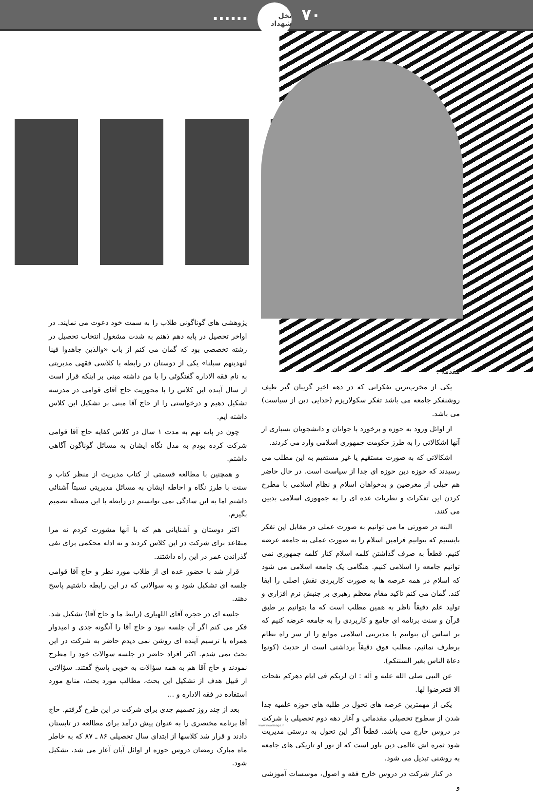۷۰
نخل شهداد
......
مقدمه :
یکی از مخرب‌ترین تفکراتی که در دهه اخیر گریبان گیر طیف روشنفکر جامعه می باشد تفکر سکولاریزم (جدایی دین از سیاست) می باشد.
از اوائل ورود به حوزه و برخورد با جوانان و دانشجویان بسیاری از آنها اشکالاتی را به طرز حکومت جمهوری اسلامی وارد می کردند.
اشکالاتی که به صورت مستقیم یا غیر مستقیم به این مطلب می رسیدند که حوزه دین حوزه ای جدا از سیاست است. در حال حاضر هم خیلی از مغرضین و بدخواهان اسلام و نظام اسلامی با مطرح کردن این تفکرات و نظریات عده ای را به جمهوری اسلامی بدبین می کنند.
البته در صورتی ما می توانیم به صورت عملی در مقابل این تفکر بایستیم که بتوانیم فرامین اسلام را به صورت عملی به جامعه عرضه کنیم. قطعاً به صرف گذاشتن کلمه اسلام کنار کلمه جمهوری نمی توانیم جامعه را اسلامی کنیم. هنگامی یک جامعه اسلامی می شود که اسلام در همه عرصه ها به صورت کاربردی نقش اصلی را ایفا کند. گمان می کنم تاکید مقام معظم رهبری بر جنبش نرم افزاری و تولید علم دقیقاً ناظر به همین مطلب است که ما بتوانیم بر طبق قرآن و سنت برنامه ای جامع و کاربردی را به جامعه عرضه کنیم که بر اساس آن بتوانیم با مدیریتی اسلامی موانع را از سر راه نظام برطرف نمائیم. مطلب فوق دقیقاً برداشتی است از حدیث (کونوا دعاة الناس بغیر السنتکم).
عن النبی صلی الله علیه و آله : ان لربکم فی ایام دهرکم نفحات الا فتعرضوا لها.
یکی از مهمترین عرصه های تحول در طلبه های حوزه علمیه جدا شدن از سطوح تحصیلی مقدماتی و آغاز دهه دوم تحصیلی با شرکت در دروس خارج می باشد. قطعاً اگر این تحول به درستی مدیریت شود ثمره اش عالمی دین باور است که از نور او تاریکی های جامعه به روشنی تبدیل می شود.
در کنار شرکت در دروس خارج فقه و اصول، موسسات آموزشی و
پژوهشی های گوناگونی طلاب را به سمت خود دعوت می نمایند. در اواخر تحصیل در پایه دهم ذهنم به شدت مشغول انتخاب تحصیل در رشته تخصصی بود که گمان می کنم از باب «والذین جاهدوا فینا لنهدینهم سبلنا» یکی از دوستان در رابطه با کلاسی فقهی مدیریتی به نام فقه الاداره گفتگوئی را با من داشته مبنی بر اینکه قرار است از سال آینده این کلاس را با محوریت حاج آقای قوامی در مدرسه تشکیل دهیم و درخواستی را از حاج آقا مبنی بر تشکیل این کلاس داشته ایم.
چون در پایه نهم به مدت ۱ سال در کلاس کفایه حاج آقا قوامی شرکت کرده بودم به مدل نگاه ایشان به مسائل گوناگون آگاهی داشتم.
و همچنین با مطالعه قسمتی از کتاب مدیریت از منظر کتاب و سنت با طرز نگاه و احاطه ایشان به مسائل مدیریتی نسبتاً آشنائی داشتم اما به این سادگی نمی توانستم در رابطه با این مسئله تصمیم بگیرم.
اکثر دوستان و آشنایانی هم که با آنها مشورت کردم نه مرا متقاعد برای شرکت در این کلاس کردند و نه ادله محکمی برای نفی گذراندن عمر در این راه داشتند.
قرار شد با حضور عده ای از طلاب مورد نظر و حاج آقا قوامی جلسه ای تشکیل شود و به سوالاتی که در این رابطه داشتیم پاسخ دهند.
جلسه ای در حجره آقای اللهیاری (رابط ما و حاج آقا) تشکیل شد. فکر می کنم اگر آن جلسه نبود و حاج آقا را آنگونه جدی و امیدوار همراه با ترسیم آینده ای روشن نمی دیدم حاضر به شرکت در این بحث نمی شدم. اکثر افراد حاضر در جلسه سوالات خود را مطرح نمودند و حاج آقا هم به همه سؤالات به خوبی پاسخ گفتند. سؤالاتی از قبیل هدف از تشکیل این بحث، مطالب مورد بحث، منابع مورد استفاده در فقه الاداره و ...
بعد از چند روز تصمیم جدی برای شرکت در این طرح گرفتم. حاج آقا برنامه مختصری را به عنوان پیش درآمد برای مطالعه در تابستان دادند و قرار شد کلاسها از ابتدای سال تحصیلی ۸۶ ـ ۸۷ که به خاطر ماه مبارک رمضان دروس حوزه از اوائل آبان آغاز می شد، تشکیل شود.
www.noormags.ir